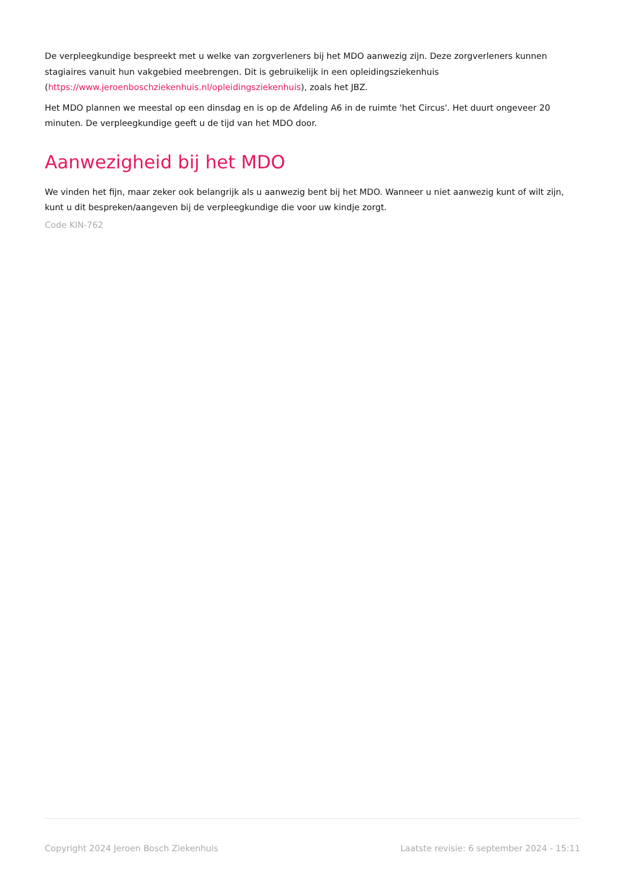De verpleegkundige bespreekt met u welke van zorgverleners bij het MDO aanwezig zijn. Deze zorgverleners kunnen stagiaires vanuit hun vakgebied meebrengen. Dit is gebruikelijk in een opleidingsziekenhuis (https://www.jeroenboschziekenhuis.nl/opleidingsziekenhuis), zoals het JBZ.
Het MDO plannen we meestal op een dinsdag en is op de Afdeling A6 in de ruimte 'het Circus'. Het duurt ongeveer 20 minuten. De verpleegkundige geeft u de tijd van het MDO door.
Aanwezigheid bij het MDO
We vinden het fijn, maar zeker ook belangrijk als u aanwezig bent bij het MDO. Wanneer u niet aanwezig kunt of wilt zijn, kunt u dit bespreken/aangeven bij de verpleegkundige die voor uw kindje zorgt.
Code KIN-762
Copyright 2024 Jeroen Bosch Ziekenhuis Laatste revisie: 6 september 2024 - 15:11